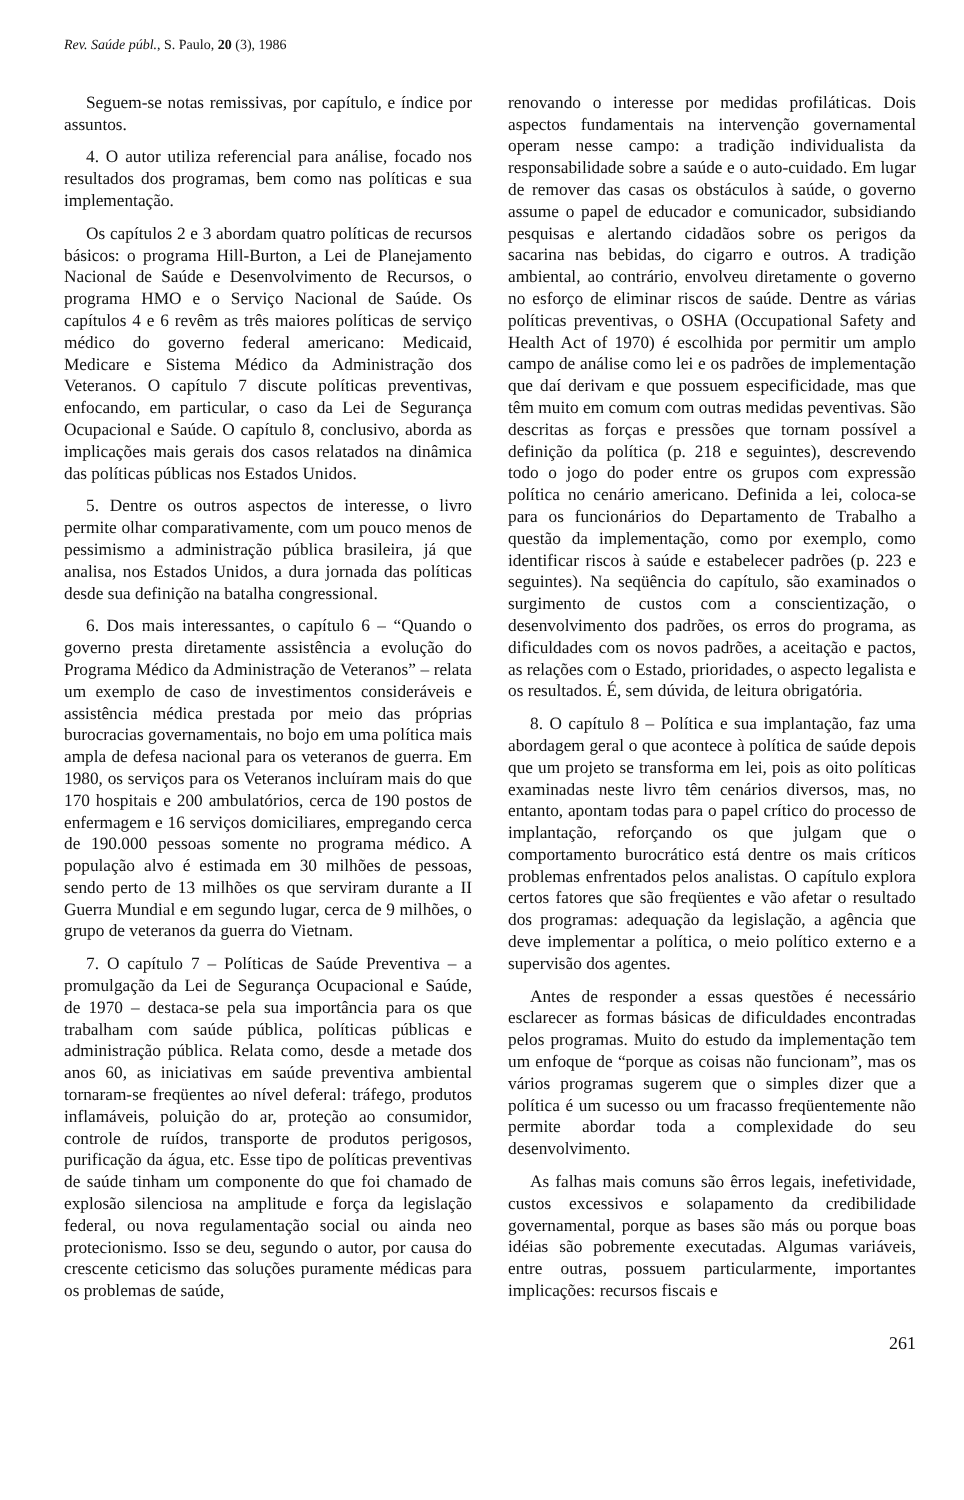Rev. Saúde públ., S. Paulo, 20 (3), 1986
Seguem-se notas remissivas, por capítulo, e índice por assuntos.
4. O autor utiliza referencial para análise, focado nos resultados dos programas, bem como nas políticas e sua implementação.
Os capítulos 2 e 3 abordam quatro políticas de recursos básicos: o programa Hill-Burton, a Lei de Planejamento Nacional de Saúde e Desenvolvimento de Recursos, o programa HMO e o Serviço Nacional de Saúde. Os capítulos 4 e 6 revêm as três maiores políticas de serviço médico do governo federal americano: Medicaid, Medicare e Sistema Médico da Administração dos Veteranos. O capítulo 7 discute políticas preventivas, enfocando, em particular, o caso da Lei de Segurança Ocupacional e Saúde. O capítulo 8, conclusivo, aborda as implicações mais gerais dos casos relatados na dinâmica das políticas públicas nos Estados Unidos.
5. Dentre os outros aspectos de interesse, o livro permite olhar comparativamente, com um pouco menos de pessimismo a administração pública brasileira, já que analisa, nos Estados Unidos, a dura jornada das políticas desde sua definição na batalha congressional.
6. Dos mais interessantes, o capítulo 6 – “Quando o governo presta diretamente assistência a evolução do Programa Médico da Administração de Veteranos” – relata um exemplo de caso de investimentos consideráveis e assistência médica prestada por meio das próprias burocracias governamentais, no bojo em uma política mais ampla de defesa nacional para os veteranos de guerra. Em 1980, os serviços para os Veteranos incluíram mais do que 170 hospitais e 200 ambulatórios, cerca de 190 postos de enfermagem e 16 serviços domiciliares, empregando cerca de 190.000 pessoas somente no programa médico. A população alvo é estimada em 30 milhões de pessoas, sendo perto de 13 milhões os que serviram durante a II Guerra Mundial e em segundo lugar, cerca de 9 milhões, o grupo de veteranos da guerra do Vietnam.
7. O capítulo 7 – Políticas de Saúde Preventiva – a promulgação da Lei de Segurança Ocupacional e Saúde, de 1970 – destaca-se pela sua importância para os que trabalham com saúde pública, políticas públicas e administração pública. Relata como, desde a metade dos anos 60, as iniciativas em saúde preventiva ambiental tornaram-se freqüentes ao nível deferal: tráfego, produtos inflamáveis, poluição do ar, proteção ao consumidor, controle de ruídos, transporte de produtos perigosos, purificação da água, etc. Esse tipo de políticas preventivas de saúde tinham um componente do que foi chamado de explosão silenciosa na amplitude e força da legislação federal, ou nova regulamentação social ou ainda neo protecionismo. Isso se deu, segundo o autor, por causa do crescente ceticismo das soluções puramente médicas para os problemas de saúde,
renovando o interesse por medidas profiláticas. Dois aspectos fundamentais na intervenção governamental operam nesse campo: a tradição individualista da responsabilidade sobre a saúde e o auto-cuidado. Em lugar de remover das casas os obstáculos à saúde, o governo assume o papel de educador e comunicador, subsidiando pesquisas e alertando cidadãos sobre os perigos da sacarina nas bebidas, do cigarro e outros. A tradição ambiental, ao contrário, envolveu diretamente o governo no esforço de eliminar riscos de saúde. Dentre as várias políticas preventivas, o OSHA (Occupational Safety and Health Act of 1970) é escolhida por permitir um amplo campo de análise como lei e os padrões de implementação que daí derivam e que possuem especificidade, mas que têm muito em comum com outras medidas peventivas. São descritas as forças e pressões que tornam possível a definição da política (p. 218 e seguintes), descrevendo todo o jogo do poder entre os grupos com expressão política no cenário americano. Definida a lei, coloca-se para os funcionários do Departamento de Trabalho a questão da implementação, como por exemplo, como identificar riscos à saúde e estabelecer padrões (p. 223 e seguintes). Na seqüência do capítulo, são examinados o surgimento de custos com a conscientização, o desenvolvimento dos padrões, os erros do programa, as dificuldades com os novos padrões, a aceitação e pactos, as relações com o Estado, prioridades, o aspecto legalista e os resultados. É, sem dúvida, de leitura obrigatória.
8. O capítulo 8 – Política e sua implantação, faz uma abordagem geral o que acontece à política de saúde depois que um projeto se transforma em lei, pois as oito políticas examinadas neste livro têm cenários diversos, mas, no entanto, apontam todas para o papel crítico do processo de implantação, reforçando os que julgam que o comportamento burocrático está dentre os mais críticos problemas enfrentados pelos analistas. O capítulo explora certos fatores que são freqüentes e vão afetar o resultado dos programas: adequação da legislação, a agência que deve implementar a política, o meio político externo e a supervisão dos agentes.
Antes de responder a essas questões é necessário esclarecer as formas básicas de dificuldades encontradas pelos programas. Muito do estudo da implementação tem um enfoque de “porque as coisas não funcionam”, mas os vários programas sugerem que o simples dizer que a política é um sucesso ou um fracasso freqüentemente não permite abordar toda a complexidade do seu desenvolvimento.
As falhas mais comuns são êrros legais, inefetividade, custos excessivos e solapamento da credibilidade governamental, porque as bases são más ou porque boas idéias são pobremente executadas. Algumas variáveis, entre outras, possuem particularmente, importantes implicações: recursos fiscais e
261